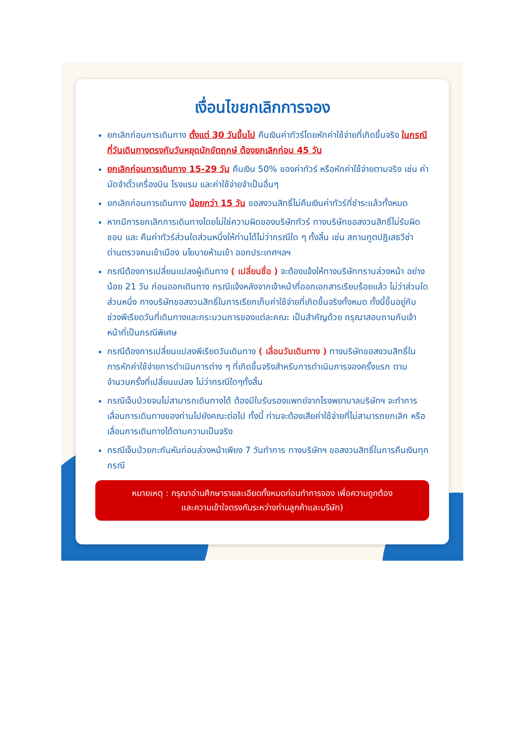เงื่อนไขยกเลิกการจอง
ยกเลิกก่อนการเดินทาง ตั้งแต่ 30 วันขึ้นไป คืนเงินค่าทัวร์โดยหักค่าใช้จ่ายที่เกิดขึ้นจริง ในกรณีที่วันเดินทางตรงกับวันหยุดนักขัตฤกษ์ ต้องยกเลิกก่อน 45 วัน
ยกเลิกก่อนการเดินทาง 15-29 วัน คืนเงิน 50% ของค่าทัวร์ หรือหักค่าใช้จ่ายตามจริง เช่น ค่ามัดจำตั๋วเครื่องบิน โรงแรม และค่าใช้จ่ายจำเป็นอื่นๆ
ยกเลิกก่อนการเดินทาง น้อยกว่า 15 วัน ขอสงวนสิทธิ์ไม่คืนเงินค่าทัวร์ที่ชำระแล้วทั้งหมด
หากมีการยกเลิกการเดินทางโดยไม่ใช่ความผิดของบริษัททัวร์ ทางบริษัทขอสงวนสิทธิ์ไม่รับผิดชอบ และ คืนค่าทัวร์ส่วนใดส่วนหนึ่งให้ท่านได้ไม่ว่ากรณีใด ๆ ทั้งสิ้น เช่น สถานทูตปฏิเสธวีซ่า ด่านตรวจคนเข้าเมือง นโยบายห้ามเข้า ออกประเทศฯลฯ
กรณีต้องการเปลี่ยนแปลงผู้เดินทาง ( เปลี่ยนชื่อ ) จะต้องแจ้งให้ทางบริษัททราบล่วงหน้า อย่างน้อย 21 วัน ก่อนออกเดินทาง กรณีแจ้งหลังจากเจ้าหน้าที่ออกเอกสารเรียบร้อยแล้ว ไม่ว่าส่วนใดส่วนหนึ่ง ทางบริษัทขอสงวนสิทธิ์ในการเรียกเก็บค่าใช้จ่ายที่เกิดขึ้นจริงทั้งหมด ทั้งนี้ขึ้นอยู่กับช่วงพีเรียดวันที่เดินทางและกระบวนการของแต่ละคณะ เป็นสำคัญด้วย กรุณาสอบถามกับเจ้าหน้าที่เป็นกรณีพิเศษ
กรณีต้องการเปลี่ยนแปลงพีเรียดวันเดินทาง ( เลื่อนวันเดินทาง ) ทางบริษัทขอสงวนสิทธิ์ในการหักค่าใช้จ่ายการดำเนินการต่าง ๆ ที่เกิดขึ้นจริงสำหรับการดำเนินการจองครั้งแรก ตามจำนวนครั้งที่เปลี่ยนแปลง ไม่ว่ากรณีใดๆทั้งสิ้น
กรณีเจ็บป่วยจนไม่สามารถเดินทางได้ ต้องมีใบรับรองแพทย์จากโรงพยาบาลบริษัทฯ จะทำการเลื่อนการเดินทางของท่านไปยังคณะต่อไป ทั้งนี้ ท่านจะต้องเสียค่าใช้จ่ายที่ไม่สามารถยกเลิก หรือเลื่อนการเดินทางได้ตามความเป็นจริง
กรณีเจ็บป่วยกะทันหันก่อนล่วงหน้าเพียง 7 วันทำการ ทางบริษัทฯ ขอสงวนสิทธิ์ในการคืนเงินทุกกรณี
หมายเหตุ : กรุณาอ่านศึกษารายละเอียดทั้งหมดก่อนทำการจอง เพื่อความถูกต้อง
และความเข้าใจตรงกันระหว่างท่านลูกค้าและบริษัท)